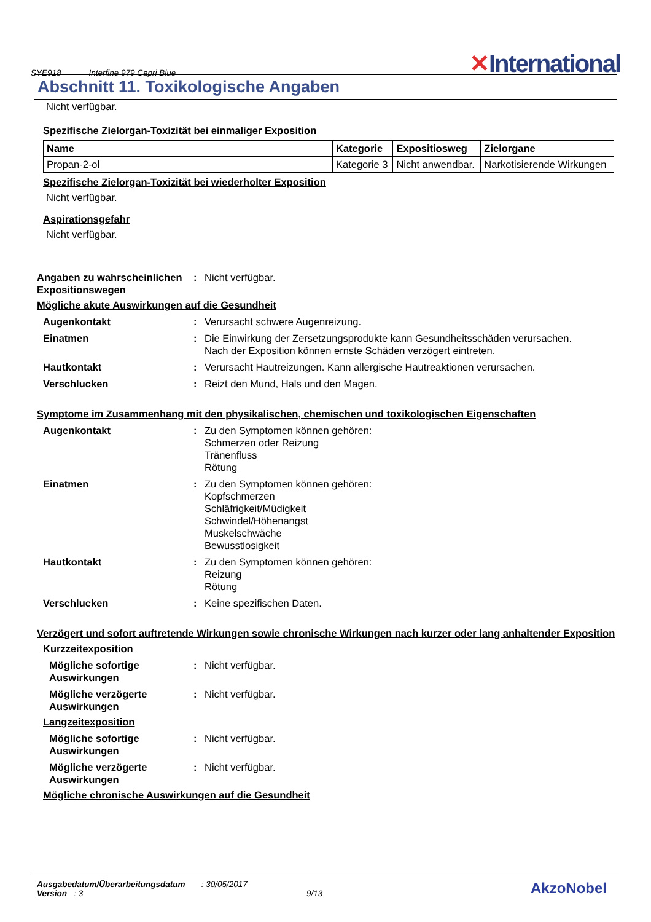SYE918 Interfine 979 Capri Blue
✕International
Abschnitt 11. Toxikologische Angaben
Nicht verfügbar.
Spezifische Zielorgan-Toxizität bei einmaliger Exposition
| Name | Kategorie | Expositiosweg | Zielorgane |
| --- | --- | --- | --- |
| Propan-2-ol | Kategorie 3 | Nicht anwendbar. | Narkotisierende Wirkungen |
Spezifische Zielorgan-Toxizität bei wiederholter Exposition
Nicht verfügbar.
Aspirationsgefahr
Nicht verfügbar.
Angaben zu wahrscheinlichen Expositionswegen
: Nicht verfügbar.
Mögliche akute Auswirkungen auf die Gesundheit
Augenkontakt : Verursacht schwere Augenreizung.
Einatmen : Die Einwirkung der Zersetzungsprodukte kann Gesundheitsschäden verursachen.
Nach der Exposition können ernste Schäden verzögert eintreten.
Hautkontakt : Verursacht Hautreizungen. Kann allergische Hautreaktionen verursachen.
Verschlucken : Reizt den Mund, Hals und den Magen.
Symptome im Zusammenhang mit den physikalischen, chemischen und toxikologischen Eigenschaften
Augenkontakt : Zu den Symptomen können gehören:
Schmerzen oder Reizung
Tränenfluss
Rötung
Einatmen : Zu den Symptomen können gehören:
Kopfschmerzen
Schläfrigkeit/Müdigkeit
Schwindel/Höhenangst
Muskelschwäche
Bewusstlosigkeit
Hautkontakt : Zu den Symptomen können gehören:
Reizung
Rötung
Verschlucken : Keine spezifischen Daten.
Verzögert und sofort auftretende Wirkungen sowie chronische Wirkungen nach kurzer oder lang anhaltender Exposition
Kurzzeitexposition
Mögliche sofortige Auswirkungen
: Nicht verfügbar.
Mögliche verzögerte Auswirkungen
: Nicht verfügbar.
Langzeitexposition
Mögliche sofortige Auswirkungen
: Nicht verfügbar.
Mögliche verzögerte Auswirkungen
: Nicht verfügbar.
Mögliche chronische Auswirkungen auf die Gesundheit
Ausgabedatum/Überarbeitungsdatum : 30/05/2017
Version : 3 9/13
AkzoNobel